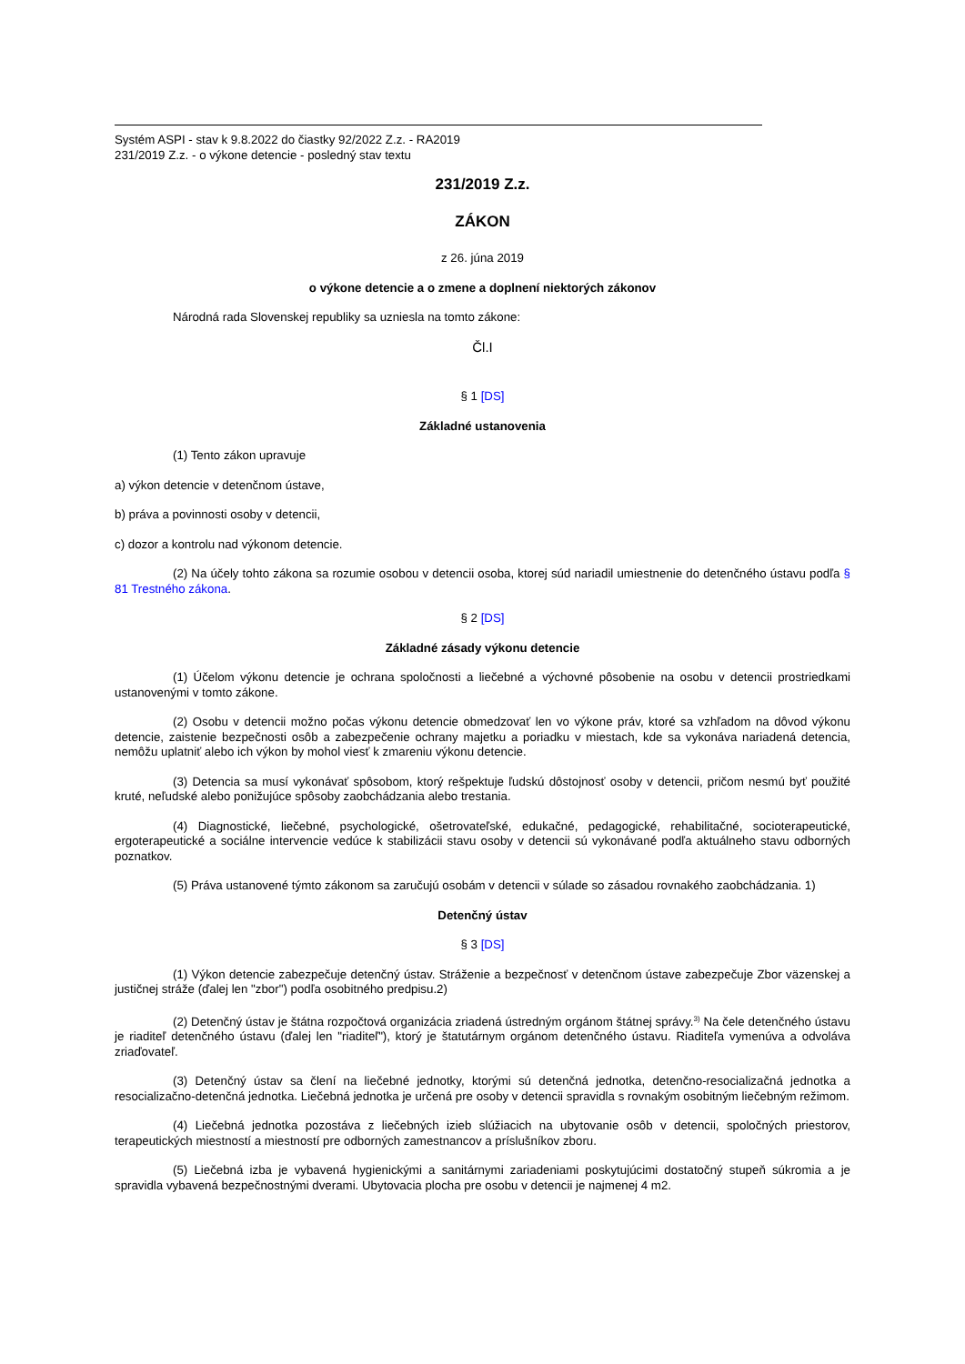Systém ASPI - stav k 9.8.2022 do čiastky 92/2022 Z.z. - RA2019
231/2019 Z.z. - o výkone detencie - posledný stav textu
231/2019 Z.z.
ZÁKON
z 26. júna 2019
o výkone detencie a o zmene a doplnení niektorých zákonov
Národná rada Slovenskej republiky sa uzniesla na tomto zákone:
Čl.I
§ 1 [DS]
Základné ustanovenia
(1) Tento zákon upravuje
a) výkon detencie v detenčnom ústave,
b) práva a povinnosti osoby v detencii,
c) dozor a kontrolu nad výkonom detencie.
(2) Na účely tohto zákona sa rozumie osobou v detencii osoba, ktorej súd nariadil umiestnenie do detenčného ústavu podľa § 81 Trestného zákona.
§ 2 [DS]
Základné zásady výkonu detencie
(1) Účelom výkonu detencie je ochrana spoločnosti a liečebné a výchovné pôsobenie na osobu v detencii prostriedkami ustanovenými v tomto zákone.
(2) Osobu v detencii možno počas výkonu detencie obmedzovať len vo výkone práv, ktoré sa vzhľadom na dôvod výkonu detencie, zaistenie bezpečnosti osôb a zabezpečenie ochrany majetku a poriadku v miestach, kde sa vykonáva nariadená detencia, nemôžu uplatniť alebo ich výkon by mohol viesť k zmareniu výkonu detencie.
(3) Detencia sa musí vykonávať spôsobom, ktorý rešpektuje ľudskú dôstojnosť osoby v detencii, pričom nesmú byť použité kruté, neľudské alebo ponižujúce spôsoby zaobchádzania alebo trestania.
(4) Diagnostické, liečebné, psychologické, ošetrovateľské, edukačné, pedagogické, rehabilitačné, socioterapeutické, ergoterapeutické a sociálne intervencie vedúce k stabilizácii stavu osoby v detencii sú vykonávané podľa aktuálneho stavu odborných poznatkov.
(5) Práva ustanovené týmto zákonom sa zaručujú osobám v detencii v súlade so zásadou rovnakého zaobchádzania. 1)
Detenčný ústav
§ 3 [DS]
(1) Výkon detencie zabezpečuje detenčný ústav. Stráženie a bezpečnosť v detenčnom ústave zabezpečuje Zbor väzenskej a justičnej stráže (ďalej len "zbor") podľa osobitného predpisu.2)
(2) Detenčný ústav je štátna rozpočtová organizácia zriadená ústredným orgánom štátnej správy.<sup>3)</sup> Na čele detenčného ústavu je riaditeľ detenčného ústavu (ďalej len "riaditeľ"), ktorý je štatutárnym orgánom detenčného ústavu. Riaditeľa vymenúva a odvoláva zriaďovateľ.
(3) Detenčný ústav sa člení na liečebné jednotky, ktorými sú detenčná jednotka, detenčno-resocializačná jednotka a resocializačno-detenčná jednotka. Liečebná jednotka je určená pre osoby v detencii spravidla s rovnakým osobitným liečebným režimom.
(4) Liečebná jednotka pozostáva z liečebných izieb slúžiacich na ubytovanie osôb v detencii, spoločných priestorov, terapeutických miestností a miestností pre odborných zamestnancov a príslušníkov zboru.
(5) Liečebná izba je vybavená hygienickými a sanitárnymi zariadeniami poskytujúcimi dostatočný stupeň súkromia a je spravidla vybavená bezpečnostnými dverami. Ubytovacia plocha pre osobu v detencii je najmenej 4 m2.